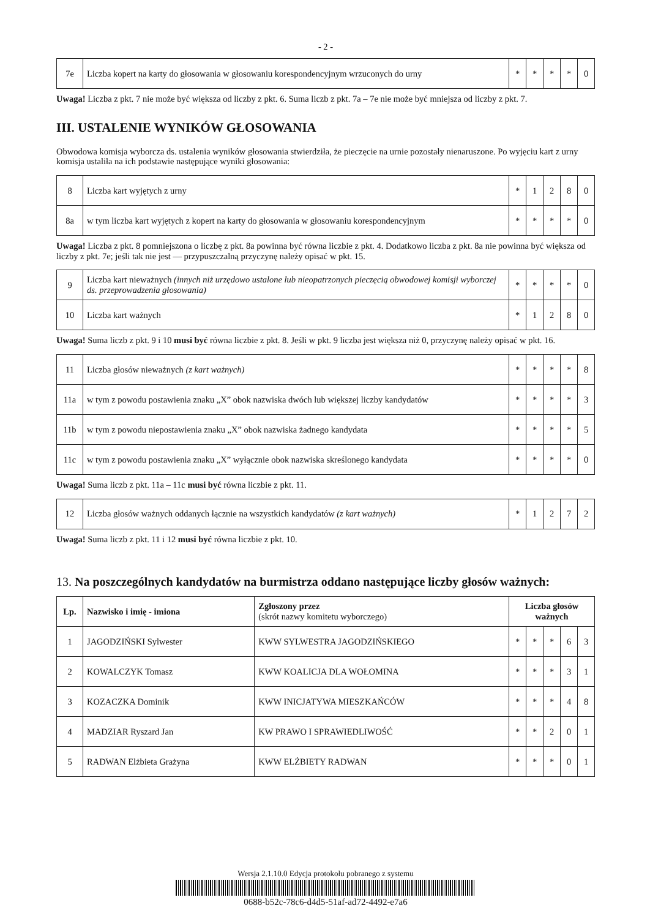- 2 -
| 7e | Liczba kopert na karty do głosowania w głosowaniu korespondencyjnym wrzuconych do urny | * | * | * | * | 0 |
Uwaga! Liczba z pkt. 7 nie może być większa od liczby z pkt. 6. Suma liczb z pkt. 7a – 7e nie może być mniejsza od liczby z pkt. 7.
III. USTALENIE WYNIKÓW GŁOSOWANIA
Obwodowa komisja wyborcza ds. ustalenia wyników głosowania stwierdziła, że pieczęcie na urnie pozostały nienaruszone. Po wyjęciu kart z urny komisja ustaliła na ich podstawie następujące wyniki głosowania:
| 8 | Liczba kart wyjętych z urny | * | 1 | 2 | 8 | 0 |
| 8a | w tym liczba kart wyjętych z kopert na karty do głosowania w głosowaniu korespondencyjnym | * | * | * | * | 0 |
Uwaga! Liczba z pkt. 8 pomniejszona o liczbę z pkt. 8a powinna być równa liczbie z pkt. 4. Dodatkowo liczba z pkt. 8a nie powinna być większa od liczby z pkt. 7e; jeśli tak nie jest — przypuszczalną przyczynę należy opisać w pkt. 15.
| 9 | Liczba kart nieważnych (innych niż urzędowo ustalone lub nieopatrzonych pieczęcią obwodowej komisji wyborczej ds. przeprowadzenia głosowania) | * | * | * | * | 0 |
| 10 | Liczba kart ważnych | * | 1 | 2 | 8 | 0 |
Uwaga! Suma liczb z pkt. 9 i 10 musi być równa liczbie z pkt. 8. Jeśli w pkt. 9 liczba jest większa niż 0, przyczynę należy opisać w pkt. 16.
| 11 | Liczba głosów nieważnych (z kart ważnych) | * | * | * | * | 8 |
| 11a | w tym z powodu postawienia znaku „X” obok nazwiska dwóch lub większej liczby kandydatów | * | * | * | * | 3 |
| 11b | w tym z powodu niepostawienia znaku „X” obok nazwiska żadnego kandydata | * | * | * | * | 5 |
| 11c | w tym z powodu postawienia znaku „X” wyłącznie obok nazwiska skreślonego kandydata | * | * | * | * | 0 |
Uwaga! Suma liczb z pkt. 11a – 11c musi być równa liczbie z pkt. 11.
| 12 | Liczba głosów ważnych oddanych łącznie na wszystkich kandydatów (z kart ważnych) | * | 1 | 2 | 7 | 2 |
Uwaga! Suma liczb z pkt. 11 i 12 musi być równa liczbie z pkt. 10.
13. Na poszczególnych kandydatów na burmistrza oddano następujące liczby głosów ważnych:
| Lp. | Nazwisko i imię - imiona | Zgłoszony przez (skrót nazwy komitetu wyborczego) | Liczba głosów ważnych | | | | |
| 1 | JAGODZIŃSKI Sylwester | KWW SYLWESTRA JAGODZIŃSKIEGO | * | * | * | 6 | 3 |
| 2 | KOWALCZYK Tomasz | KWW KOALICJA DLA WOŁOMINA | * | * | * | 3 | 1 |
| 3 | KOZACZKA Dominik | KWW INICJATYWA MIESZKAŃCÓW | * | * | * | 4 | 8 |
| 4 | MADZIAR Ryszard Jan | KW PRAWO I SPRAWIEDLIWOŚĆ | * | * | 2 | 0 | 1 |
| 5 | RADWAN Elżbieta Grażyna | KWW ELŻBIETY RADWAN | * | * | * | 0 | 1 |
Wersja 2.1.10.0 Edycja protokołu pobranego z systemu
0688-b52c-78c6-d4d5-51af-ad72-4492-e7a6